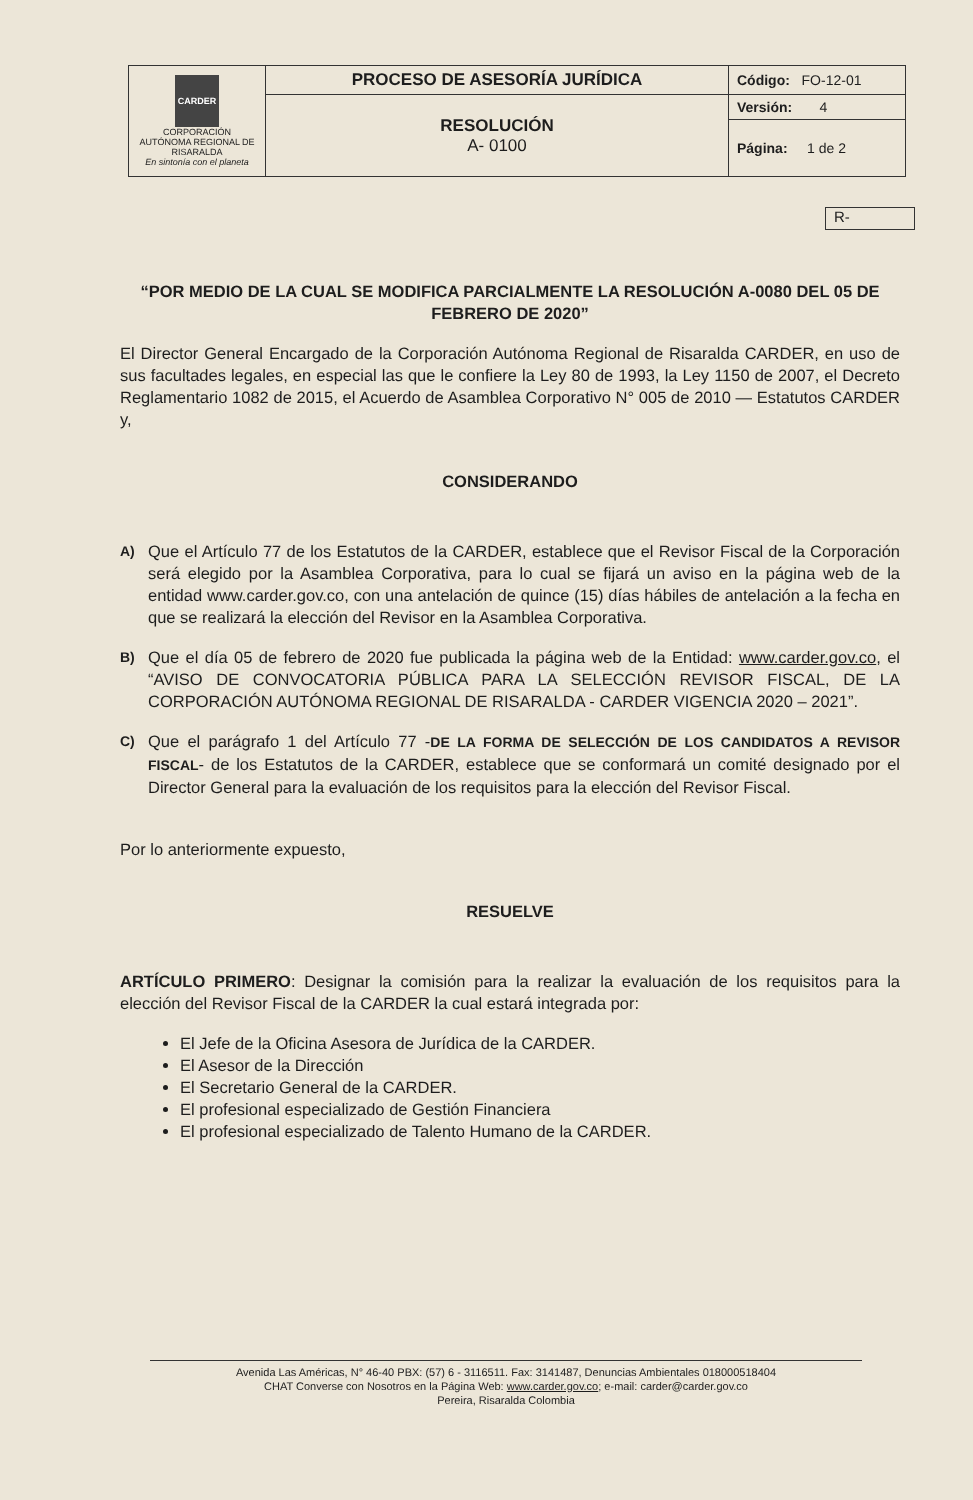| CARDER CORPORACIÓN AUTÓNOMA REGIONAL DE RISARALDA En sintonía con el planeta | PROCESO DE ASESORÍA JURÍDICA | Código: FO-12-01 |
| | RESOLUCIÓN A- 0100 | Versión: 4 |
| | | Página: 1 de 2 |
R-
“POR MEDIO DE LA CUAL SE MODIFICA PARCIALMENTE LA RESOLUCIÓN A-0080 DEL 05 DE FEBRERO DE 2020”
El Director General Encargado de la Corporación Autónoma Regional de Risaralda CARDER, en uso de sus facultades legales, en especial las que le confiere la Ley 80 de 1993, la Ley 1150 de 2007, el Decreto Reglamentario 1082 de 2015, el Acuerdo de Asamblea Corporativo N° 005 de 2010 — Estatutos CARDER y,
CONSIDERANDO
A)
Que el Artículo 77 de los Estatutos de la CARDER, establece que el Revisor Fiscal de la Corporación será elegido por la Asamblea Corporativa, para lo cual se fijará un aviso en la página web de la entidad www.carder.gov.co, con una antelación de quince (15) días hábiles de antelación a la fecha en que se realizará la elección del Revisor en la Asamblea Corporativa.
B)
Que el día 05 de febrero de 2020 fue publicada la página web de la Entidad: www.carder.gov.co, el “AVISO DE CONVOCATORIA PÚBLICA PARA LA SELECCIÓN REVISOR FISCAL, DE LA CORPORACIÓN AUTÓNOMA REGIONAL DE RISARALDA - CARDER VIGENCIA 2020 – 2021”.
C)
Que el parágrafo 1 del Artículo 77 -DE LA FORMA DE SELECCIÓN DE LOS CANDIDATOS A REVISOR FISCAL- de los Estatutos de la CARDER, establece que se conformará un comité designado por el Director General para la evaluación de los requisitos para la elección del Revisor Fiscal.
Por lo anteriormente expuesto,
RESUELVE
ARTÍCULO PRIMERO: Designar la comisión para la realizar la evaluación de los requisitos para la elección del Revisor Fiscal de la CARDER la cual estará integrada por:
El Jefe de la Oficina Asesora de Jurídica de la CARDER.
El Asesor de la Dirección
El Secretario General de la CARDER.
El profesional especializado de Gestión Financiera
El profesional especializado de Talento Humano de la CARDER.
Avenida Las Américas, N° 46-40 PBX: (57) 6 - 3116511. Fax: 3141487, Denuncias Ambientales 018000518404
CHAT Converse con Nosotros en la Página Web: www.carder.gov.co; e-mail: carder@carder.gov.co
Pereira, Risaralda Colombia